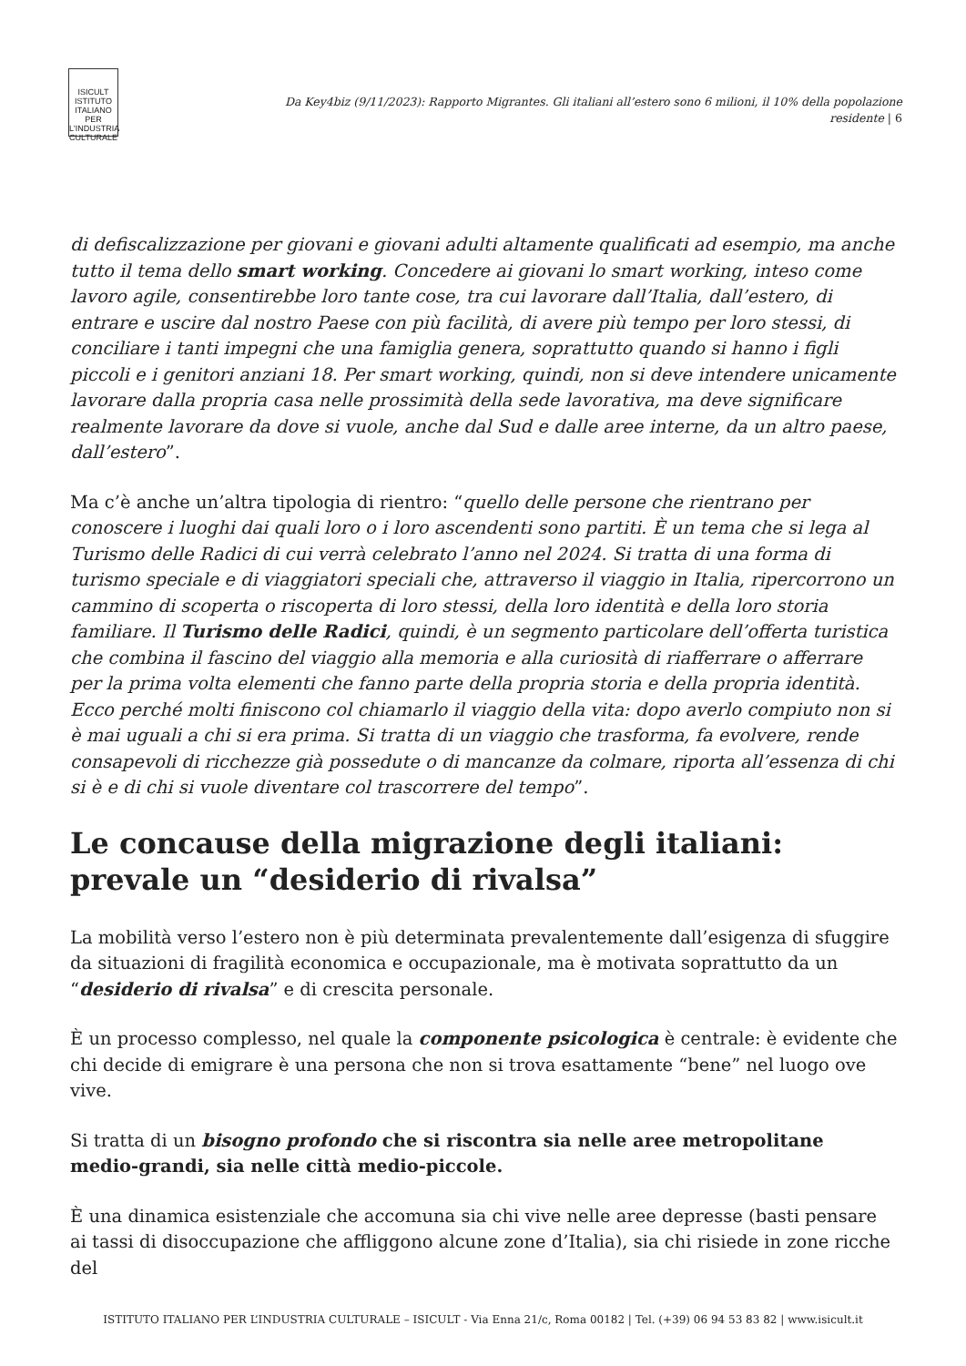ISICULT
ISTITUTO ITALIANO PER L'INDUSTRIA CULTURALE
Da Key4biz (9/11/2023): Rapporto Migrantes. Gli italiani all’estero sono 6 milioni, il 10% della popolazione residente | 6
di defiscalizzazione per giovani e giovani adulti altamente qualificati ad esempio, ma anche tutto il tema dello smart working. Concedere ai giovani lo smart working, inteso come lavoro agile, consentirebbe loro tante cose, tra cui lavorare dall’Italia, dall’estero, di entrare e uscire dal nostro Paese con più facilità, di avere più tempo per loro stessi, di conciliare i tanti impegni che una famiglia genera, soprattutto quando si hanno i figli piccoli e i genitori anziani 18. Per smart working, quindi, non si deve intendere unicamente lavorare dalla propria casa nelle prossimità della sede lavorativa, ma deve significare realmente lavorare da dove si vuole, anche dal Sud e dalle aree interne, da un altro paese, dall’estero”.
Ma c’è anche un’altra tipologia di rientro: “quello delle persone che rientrano per conoscere i luoghi dai quali loro o i loro ascendenti sono partiti. È un tema che si lega al Turismo delle Radici di cui verrà celebrato l’anno nel 2024. Si tratta di una forma di turismo speciale e di viaggiatori speciali che, attraverso il viaggio in Italia, ripercorrono un cammino di scoperta o riscoperta di loro stessi, della loro identità e della loro storia familiare. Il Turismo delle Radici, quindi, è un segmento particolare dell’offerta turistica che combina il fascino del viaggio alla memoria e alla curiosità di riafferrare o afferrare per la prima volta elementi che fanno parte della propria storia e della propria identità. Ecco perché molti finiscono col chiamarlo il viaggio della vita: dopo averlo compiuto non si è mai uguali a chi si era prima. Si tratta di un viaggio che trasforma, fa evolvere, rende consapevoli di ricchezze già possedute o di mancanze da colmare, riporta all’essenza di chi si è e di chi si vuole diventare col trascorrere del tempo”.
Le concause della migrazione degli italiani: prevale un “desiderio di rivalsa”
La mobilità verso l’estero non è più determinata prevalentemente dall’esigenza di sfuggire da situazioni di fragilità economica e occupazionale, ma è motivata soprattutto da un “desiderio di rivalsa” e di crescita personale.
È un processo complesso, nel quale la componente psicologica è centrale: è evidente che chi decide di emigrare è una persona che non si trova esattamente “bene” nel luogo ove vive.
Si tratta di un bisogno profondo che si riscontra sia nelle aree metropolitane medio-grandi, sia nelle città medio-piccole.
È una dinamica esistenziale che accomuna sia chi vive nelle aree depresse (basti pensare ai tassi di disoccupazione che affliggono alcune zone d’Italia), sia chi risiede in zone ricche del
ISTITUTO ITALIANO PER L’INDUSTRIA CULTURALE – ISICULT - Via Enna 21/c, Roma 00182 | Tel. (+39) 06 94 53 83 82 | www.isicult.it